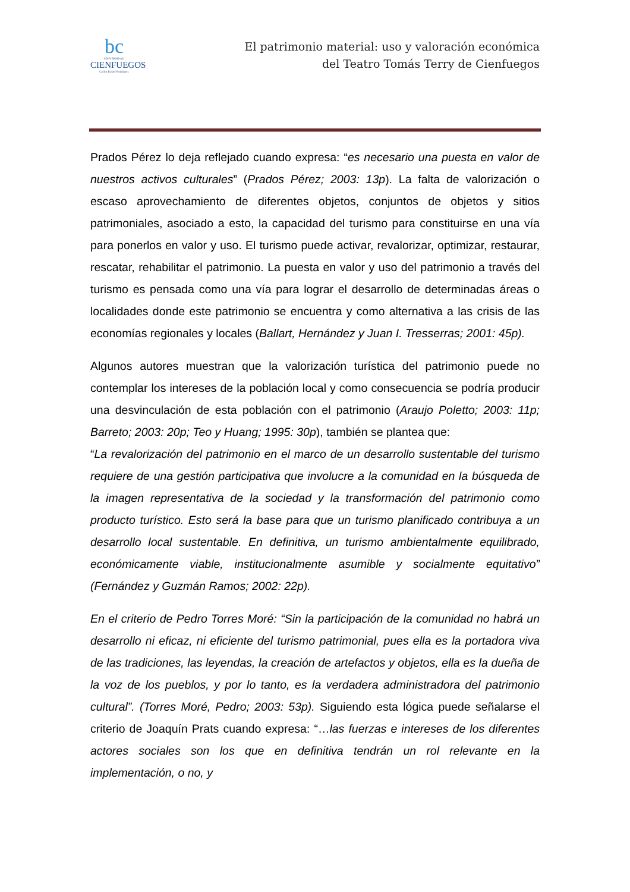bc
UNIVERSIDAD
CIENFUEGOS
Carlos Rafael Rodríguez
El patrimonio material: uso y valoración económica
del Teatro Tomás Terry de Cienfuegos
Prados Pérez lo deja reflejado cuando expresa: “es necesario una puesta en valor de nuestros activos culturales” (Prados Pérez; 2003: 13p). La falta de valorización o escaso aprovechamiento de diferentes objetos, conjuntos de objetos y sitios patrimoniales, asociado a esto, la capacidad del turismo para constituirse en una vía para ponerlos en valor y uso. El turismo puede activar, revalorizar, optimizar, restaurar, rescatar, rehabilitar el patrimonio. La puesta en valor y uso del patrimonio a través del turismo es pensada como una vía para lograr el desarrollo de determinadas áreas o localidades donde este patrimonio se encuentra y como alternativa a las crisis de las economías regionales y locales (Ballart, Hernández y Juan I. Tresserras; 2001: 45p).
Algunos autores muestran que la valorización turística del patrimonio puede no contemplar los intereses de la población local y como consecuencia se podría producir una desvinculación de esta población con el patrimonio (Araujo Poletto; 2003: 11p; Barreto; 2003: 20p; Teo y Huang; 1995: 30p), también se plantea que:
“La revalorización del patrimonio en el marco de un desarrollo sustentable del turismo requiere de una gestión participativa que involucre a la comunidad en la búsqueda de la imagen representativa de la sociedad y la transformación del patrimonio como producto turístico. Esto será la base para que un turismo planificado contribuya a un desarrollo local sustentable. En definitiva, un turismo ambientalmente equilibrado, económicamente viable, institucionalmente asumible y socialmente equitativo” (Fernández y Guzmán Ramos; 2002: 22p).
En el criterio de Pedro Torres Moré: “Sin la participación de la comunidad no habrá un desarrollo ni eficaz, ni eficiente del turismo patrimonial, pues ella es la portadora viva de las tradiciones, las leyendas, la creación de artefactos y objetos, ella es la dueña de la voz de los pueblos, y por lo tanto, es la verdadera administradora del patrimonio cultural”. (Torres Moré, Pedro; 2003: 53p). Siguiendo esta lógica puede señalarse el criterio de Joaquín Prats cuando expresa: “…las fuerzas e intereses de los diferentes actores sociales son los que en definitiva tendrán un rol relevante en la implementación, o no, y